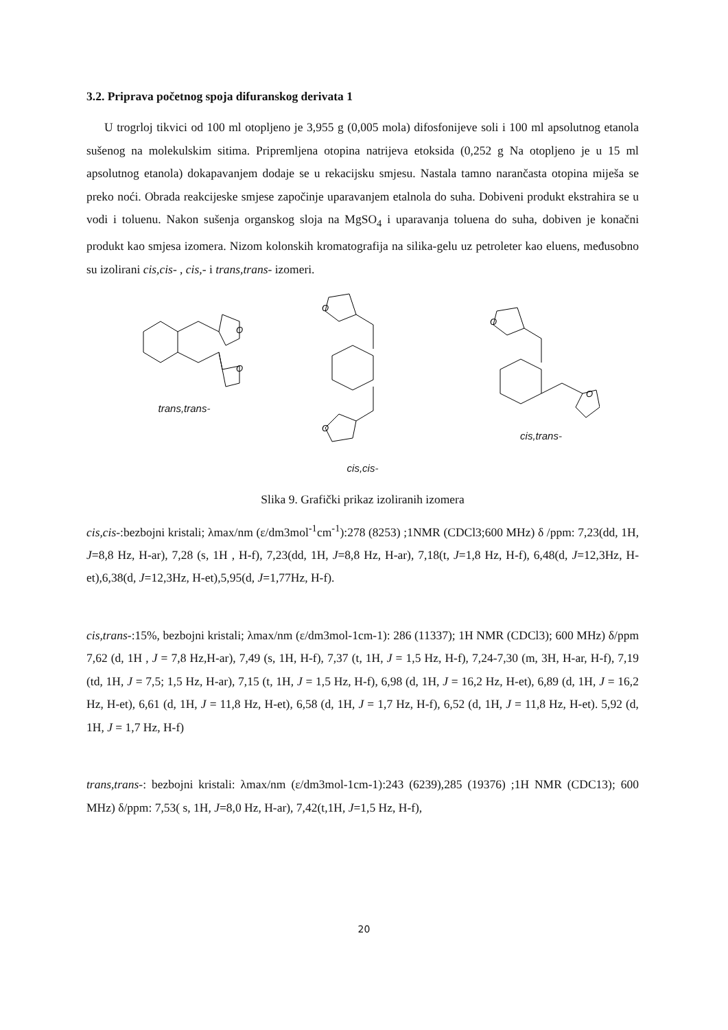3.2. Priprava početnog spoja difuranskog derivata 1
U trogrloj tikvici od 100 ml otopljeno je 3,955 g (0,005 mola) difosfonijeve soli i 100 ml apsolutnog etanola sušenog na molekulskim sitima. Pripremljena otopina natrijeva etoksida (0,252 g Na otopljeno je u 15 ml apsolutnog etanola) dokapavanjem dodaje se u rekacijsku smjesu. Nastala tamno narančasta otopina miješa se preko noći. Obrada reakcijeske smjese započinje uparavanjem etalnola do suha. Dobiveni produkt ekstrahira se u vodi i toluenu. Nakon sušenja organskog sloja na MgSO<sub>4</sub> i uparavanja toluena do suha, dobiven je konačni produkt kao smjesa izomera. Nizom kolonskih kromatografija na silika-gelu uz petroleter kao eluens, međusobno su izolirani cis,cis- , cis,- i trans,trans- izomeri.
O
O
trans,trans-
O
O
cis,cis-
O
O
cis,trans-
Slika 9. Grafički prikaz izoliranih izomera
cis,cis-:bezbojni kristali; λmax/nm (ε/dm3mol<sup>-1</sup>cm<sup>-1</sup>):278 (8253) ;1NMR (CDCl3;600 MHz) δ /ppm: 7,23(dd, 1H, J=8,8 Hz, H-ar), 7,28 (s, 1H , H-f), 7,23(dd, 1H, J=8,8 Hz, H-ar), 7,18(t, J=1,8 Hz, H-f), 6,48(d, J=12,3Hz, H-et),6,38(d, J=12,3Hz, H-et),5,95(d, J=1,77Hz, H-f).
cis,trans-:15%, bezbojni kristali; λmax/nm (ε/dm3mol-1cm-1): 286 (11337); 1H NMR (CDCl3); 600 MHz) δ/ppm 7,62 (d, 1H , J = 7,8 Hz,H-ar), 7,49 (s, 1H, H-f), 7,37 (t, 1H, J = 1,5 Hz, H-f), 7,24-7,30 (m, 3H, H-ar, H-f), 7,19 (td, 1H, J = 7,5; 1,5 Hz, H-ar), 7,15 (t, 1H, J = 1,5 Hz, H-f), 6,98 (d, 1H, J = 16,2 Hz, H-et), 6,89 (d, 1H, J = 16,2 Hz, H-et), 6,61 (d, 1H, J = 11,8 Hz, H-et), 6,58 (d, 1H, J = 1,7 Hz, H-f), 6,52 (d, 1H, J = 11,8 Hz, H-et). 5,92 (d, 1H, J = 1,7 Hz, H-f)
trans,trans-: bezbojni kristali: λmax/nm (ε/dm3mol-1cm-1):243 (6239),285 (19376) ;1H NMR (CDC13); 600 MHz) δ/ppm: 7,53( s, 1H, J=8,0 Hz, H-ar), 7,42(t,1H, J=1,5 Hz, H-f),
20